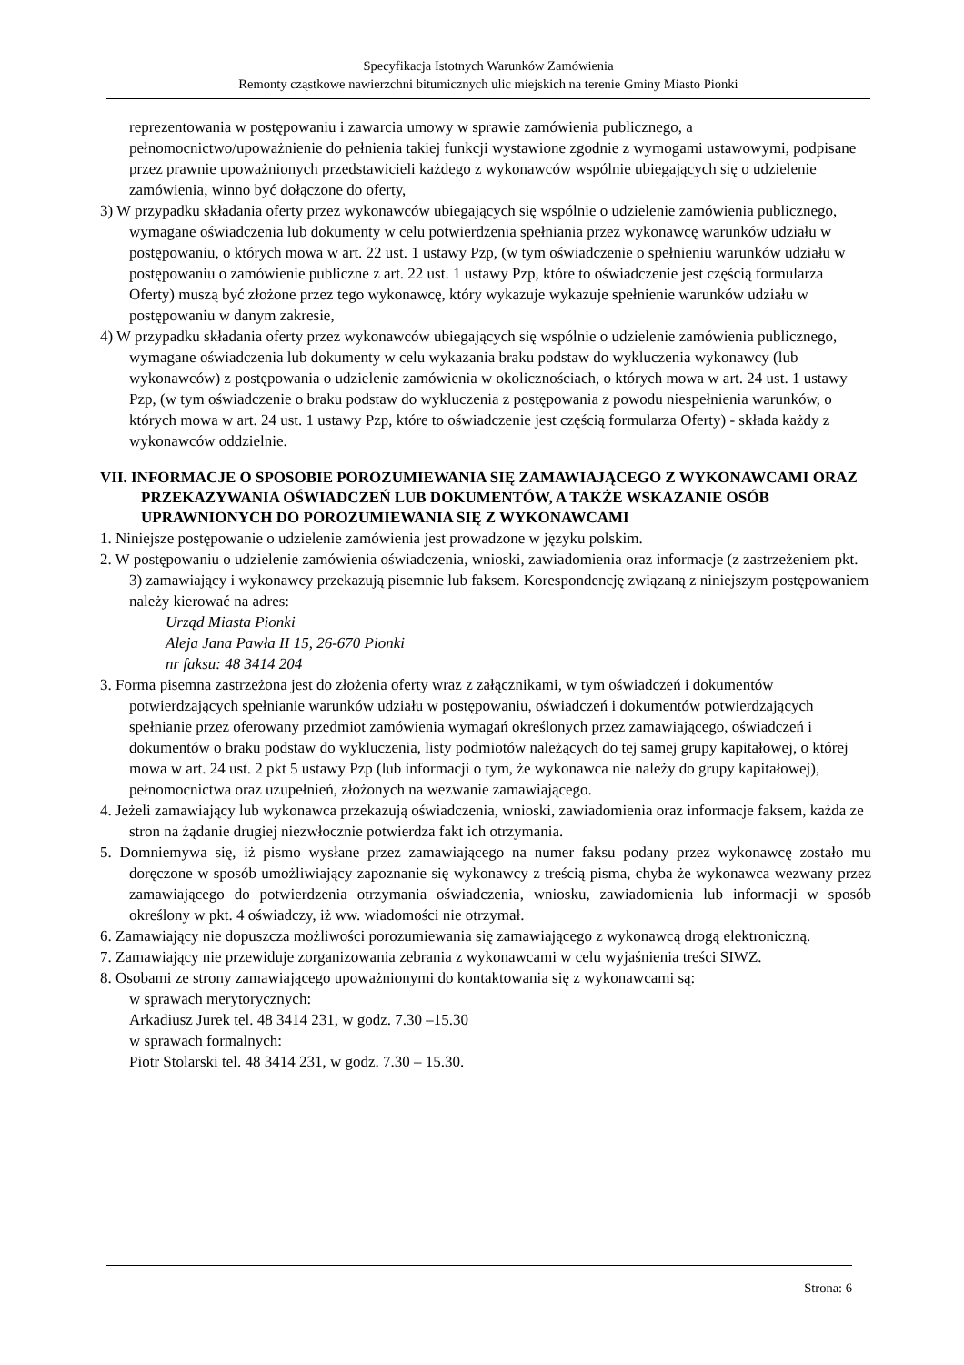Specyfikacja Istotnych Warunków Zamówienia
Remonty cząstkowe nawierzchni bitumicznych ulic miejskich na terenie Gminy Miasto Pionki
reprezentowania w postępowaniu i zawarcia umowy w sprawie zamówienia publicznego, a pełnomocnictwo/upoważnienie do pełnienia takiej funkcji wystawione zgodnie z wymogami ustawowymi, podpisane przez prawnie upoważnionych przedstawicieli każdego z wykonawców wspólnie ubiegających się o udzielenie zamówienia, winno być dołączone do oferty,
3) W przypadku składania oferty przez wykonawców ubiegających się wspólnie o udzielenie zamówienia publicznego, wymagane oświadczenia lub dokumenty w celu potwierdzenia spełniania przez wykonawcę warunków udziału w postępowaniu, o których mowa w art. 22 ust. 1 ustawy Pzp, (w tym oświadczenie o spełnieniu warunków udziału w postępowaniu o zamówienie publiczne z art. 22 ust. 1 ustawy Pzp, które to oświadczenie jest częścią formularza Oferty) muszą być złożone przez tego wykonawcę, który wykazuje wykazuje spełnienie warunków udziału w postępowaniu w danym zakresie,
4) W przypadku składania oferty przez wykonawców ubiegających się wspólnie o udzielenie zamówienia publicznego, wymagane oświadczenia lub dokumenty w celu wykazania braku podstaw do wykluczenia wykonawcy (lub wykonawców) z postępowania o udzielenie zamówienia w okolicznościach, o których mowa w art. 24 ust. 1 ustawy Pzp, (w tym oświadczenie o braku podstaw do wykluczenia z postępowania z powodu niespełnienia warunków, o których mowa w art. 24 ust. 1 ustawy Pzp, które to oświadczenie jest częścią formularza Oferty) - składa każdy z wykonawców oddzielnie.
VII. INFORMACJE O SPOSOBIE POROZUMIEWANIA SIĘ ZAMAWIAJĄCEGO Z WYKONAWCAMI ORAZ PRZEKAZYWANIA OŚWIADCZEŃ LUB DOKUMENTÓW, A TAKŻE WSKAZANIE OSÓB UPRAWNIONYCH DO POROZUMIEWANIA SIĘ Z WYKONAWCAMI
1. Niniejsze postępowanie o udzielenie zamówienia jest prowadzone w języku polskim.
2. W postępowaniu o udzielenie zamówienia oświadczenia, wnioski, zawiadomienia oraz informacje (z zastrzeżeniem pkt. 3) zamawiający i wykonawcy przekazują pisemnie lub faksem. Korespondencję związaną z niniejszym postępowaniem należy kierować na adres:
Urząd Miasta Pionki
Aleja Jana Pawła II 15, 26-670 Pionki
nr faksu: 48 3414 204
3. Forma pisemna zastrzeżona jest do złożenia oferty wraz z załącznikami, w tym oświadczeń i dokumentów potwierdzających spełnianie warunków udziału w postępowaniu, oświadczeń i dokumentów potwierdzających spełnianie przez oferowany przedmiot zamówienia wymagań określonych przez zamawiającego, oświadczeń i dokumentów o braku podstaw do wykluczenia, listy podmiotów należących do tej samej grupy kapitałowej, o której mowa w art. 24 ust. 2 pkt 5 ustawy Pzp (lub informacji o tym, że wykonawca nie należy do grupy kapitałowej), pełnomocnictwa oraz uzupełnień, złożonych na wezwanie zamawiającego.
4. Jeżeli zamawiający lub wykonawca przekazują oświadczenia, wnioski, zawiadomienia oraz informacje faksem, każda ze stron na żądanie drugiej niezwłocznie potwierdza fakt ich otrzymania.
5. Domniemywa się, iż pismo wysłane przez zamawiającego na numer faksu podany przez wykonawcę zostało mu doręczone w sposób umożliwiający zapoznanie się wykonawcy z treścią pisma, chyba że wykonawca wezwany przez zamawiającego do potwierdzenia otrzymania oświadczenia, wniosku, zawiadomienia lub informacji w sposób określony w pkt. 4 oświadczy, iż ww. wiadomości nie otrzymał.
6. Zamawiający nie dopuszcza możliwości porozumiewania się zamawiającego z wykonawcą drogą elektroniczną.
7. Zamawiający nie przewiduje zorganizowania zebrania z wykonawcami w celu wyjaśnienia treści SIWZ.
8. Osobami ze strony zamawiającego upoważnionymi do kontaktowania się z wykonawcami są:
w sprawach merytorycznych:
Arkadiusz Jurek tel. 48 3414 231, w godz. 7.30 –15.30
w sprawach formalnych:
Piotr Stolarski tel. 48 3414 231, w godz. 7.30 – 15.30.
Strona: 6